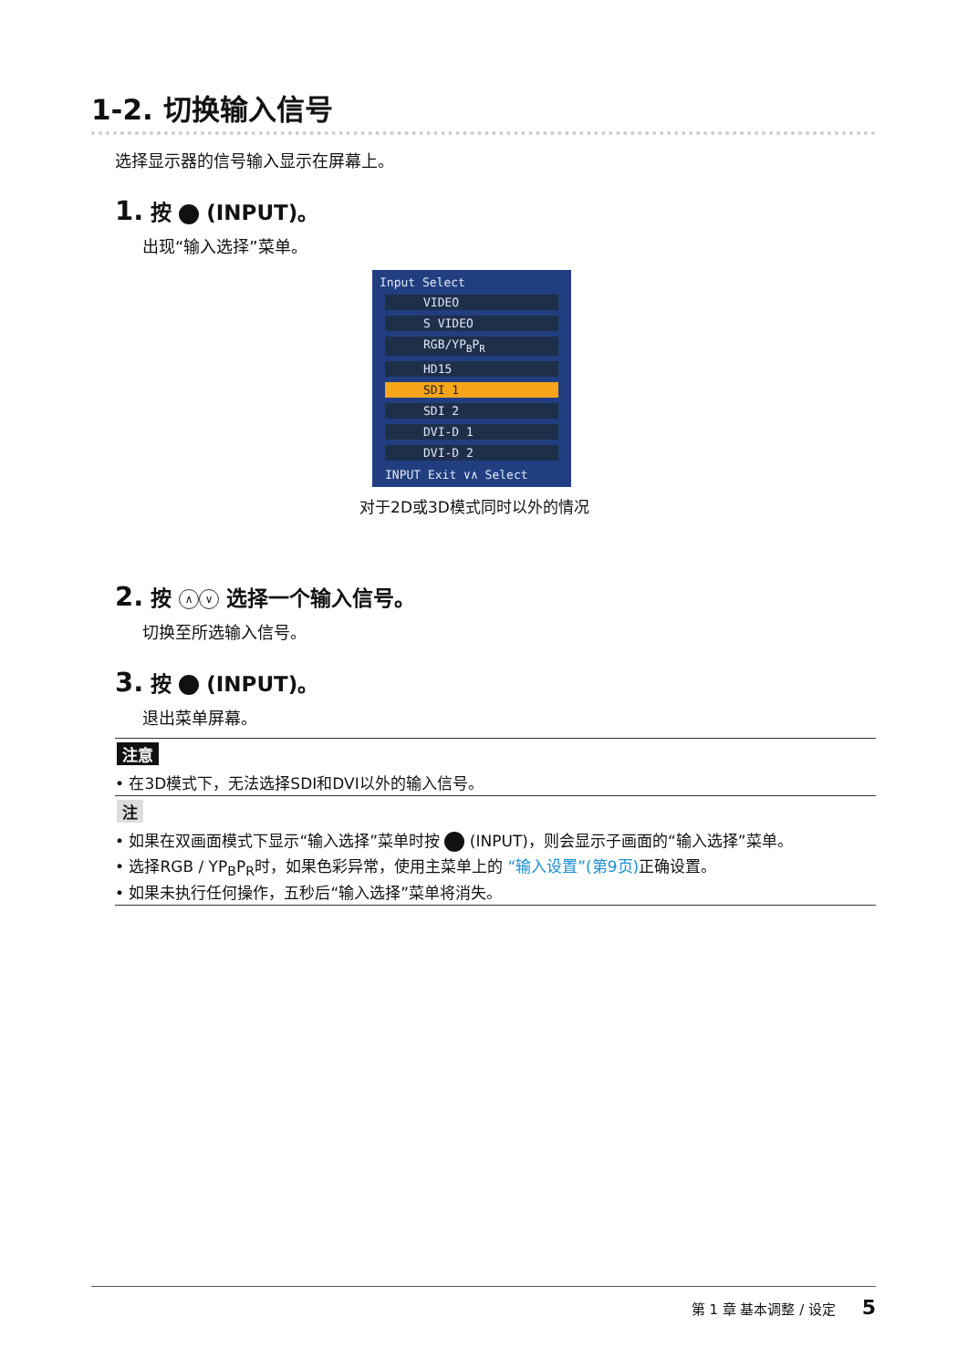1-2. 切换输入信号
选择显示器的信号输入显示在屏幕上。
1. 按 (INPUT)。
出现“输入选择”菜单。
Input Select
VIDEO
S VIDEO
RGB/YP<sub>B</sub>P<sub>R</sub>
HD15
SDI 1
SDI 2
DVI-D 1
DVI-D 2
INPUT Exit ∨∧ Select
对于2D或3D模式同时以外的情况
2. 按 ∧ ∨ 选择一个输入信号。
切换至所选输入信号。
3. 按 (INPUT)。
退出菜单屏幕。
注意
• 在3D模式下，无法选择SDI和DVI以外的输入信号。
注
• 如果在双画面模式下显示“输入选择”菜单时按 (INPUT)，则会显示子画面的“输入选择”菜单。
• 选择RGB / YP<sub>B</sub>P<sub>R</sub>时，如果色彩异常，使用主菜单上的 “输入设置”(第9页) 正确设置。
• 如果未执行任何操作，五秒后“输入选择”菜单将消失。
第 1 章 基本调整 / 设定 5